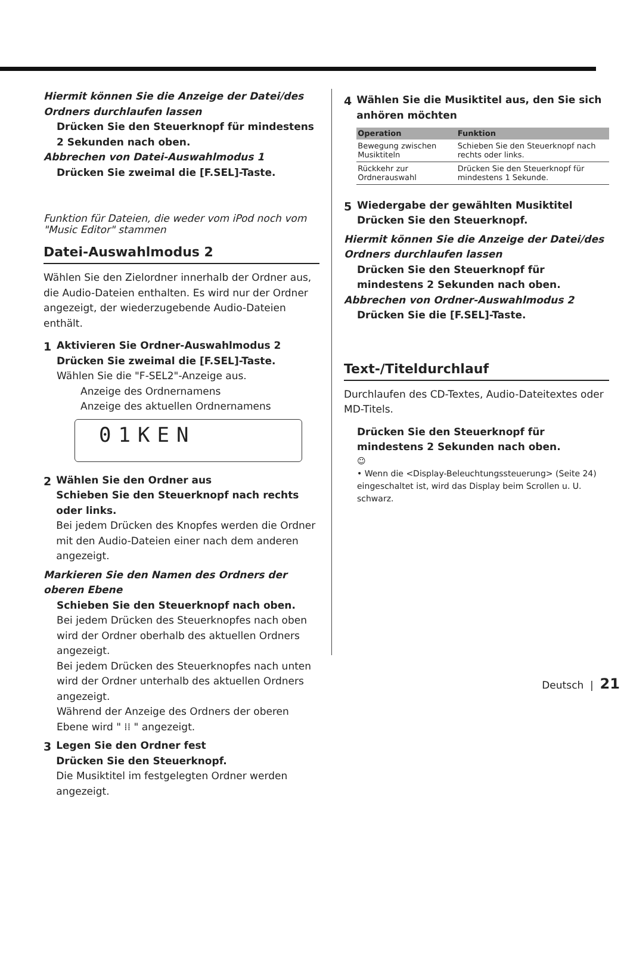Hiermit können Sie die Anzeige der Datei/des Ordners durchlaufen lassen
Drücken Sie den Steuerknopf für mindestens 2 Sekunden nach oben.
Abbrechen von Datei-Auswahlmodus 1
Drücken Sie zweimal die [F.SEL]-Taste.
Funktion für Dateien, die weder vom iPod noch vom "Music Editor" stammen
Datei-Auswahlmodus 2
Wählen Sie den Zielordner innerhalb der Ordner aus, die Audio-Dateien enthalten. Es wird nur der Ordner angezeigt, der wiederzugebende Audio-Dateien enthält.
1 Aktivieren Sie Ordner-Auswahlmodus 2
Drücken Sie zweimal die [F.SEL]-Taste.
Wählen Sie die "F-SEL2"-Anzeige aus.
Anzeige des Ordnernamens
Anzeige des aktuellen Ordnernamens
01KEN
2 Wählen Sie den Ordner aus
Schieben Sie den Steuerknopf nach rechts oder links.
Bei jedem Drücken des Knopfes werden die Ordner mit den Audio-Dateien einer nach dem anderen angezeigt.
Markieren Sie den Namen des Ordners der oberen Ebene
Schieben Sie den Steuerknopf nach oben.
Bei jedem Drücken des Steuerknopfes nach oben wird der Ordner oberhalb des aktuellen Ordners angezeigt.
Bei jedem Drücken des Steuerknopfes nach unten wird der Ordner unterhalb des aktuellen Ordners angezeigt.
Während der Anzeige des Ordners der oberen Ebene wird " ⁞⁞ " angezeigt.
3 Legen Sie den Ordner fest
Drücken Sie den Steuerknopf.
Die Musiktitel im festgelegten Ordner werden angezeigt.
4 Wählen Sie die Musiktitel aus, den Sie sich anhören möchten
| Operation | Funktion |
| --- | --- |
| Bewegung zwischen Musiktiteln | Schieben Sie den Steuerknopf nach rechts oder links. |
| Rückkehr zur Ordnerauswahl | Drücken Sie den Steuerknopf für mindestens 1 Sekunde. |
5 Wiedergabe der gewählten Musiktitel
Drücken Sie den Steuerknopf.
Hiermit können Sie die Anzeige der Datei/des Ordners durchlaufen lassen
Drücken Sie den Steuerknopf für mindestens 2 Sekunden nach oben.
Abbrechen von Ordner-Auswahlmodus 2
Drücken Sie die [F.SEL]-Taste.
Text-/Titeldurchlauf
Durchlaufen des CD-Textes, Audio-Dateitextes oder MD-Titels.
Drücken Sie den Steuerknopf für mindestens 2 Sekunden nach oben.
☺
• Wenn die <Display-Beleuchtungssteuerung> (Seite 24) eingeschaltet ist, wird das Display beim Scrollen u. U. schwarz.
Deutsch | 21